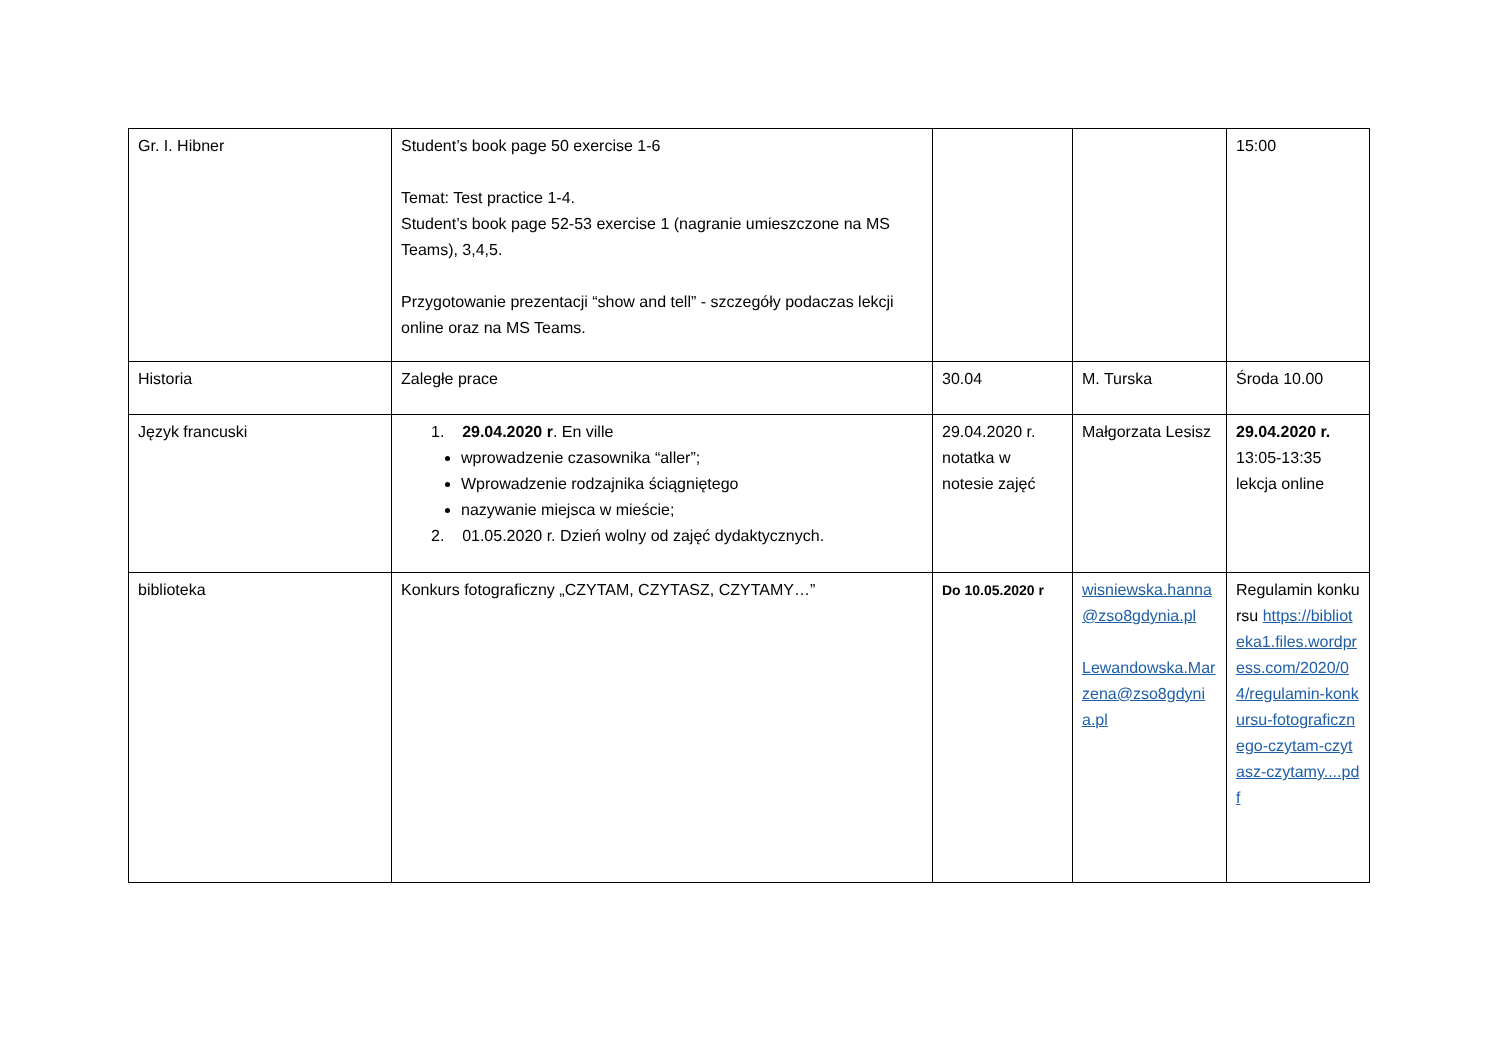| Gr. I. Hibner | Student’s book page 50 exercise 1-6 Temat: Test practice 1-4. Student’s book page 52-53 exercise 1 (nagranie umieszczone na MS Teams), 3,4,5. Przygotowanie prezentacji “show and tell” - szczegóły podaczas lekcji online oraz na MS Teams. | | | 15:00 |
| Historia | Zaległe prace | 30.04 | M. Turska | Środa 10.00 |
| Język francuski | 1. 29.04.2020 r . En ville wprowadzenie czasownika “aller”; Wprowadzenie rodzajnika ściągniętego nazywanie miejsca w mieście; 2. 01.05.2020 r. Dzień wolny od zajęć dydaktycznych. | 29.04.2020 r. notatka w notesie zajęć | Małgorzata Lesisz | 29.04.2020 r. 13:05-13:35 lekcja online |
| biblioteka | Konkurs fotograficzny „CZYTAM, CZYTASZ, CZYTAMY…” | Do 10.05.2020 r | wisniewska.hanna@zso8gdynia.pl Lewandowska.Marzena@zso8gdynia.pl | Regulamin konkursu https://biblioteka1.files.wordpress.com/2020/04/regulamin-konkursu-fotograficznego-czytam-czytasz-czytamy....pdf |